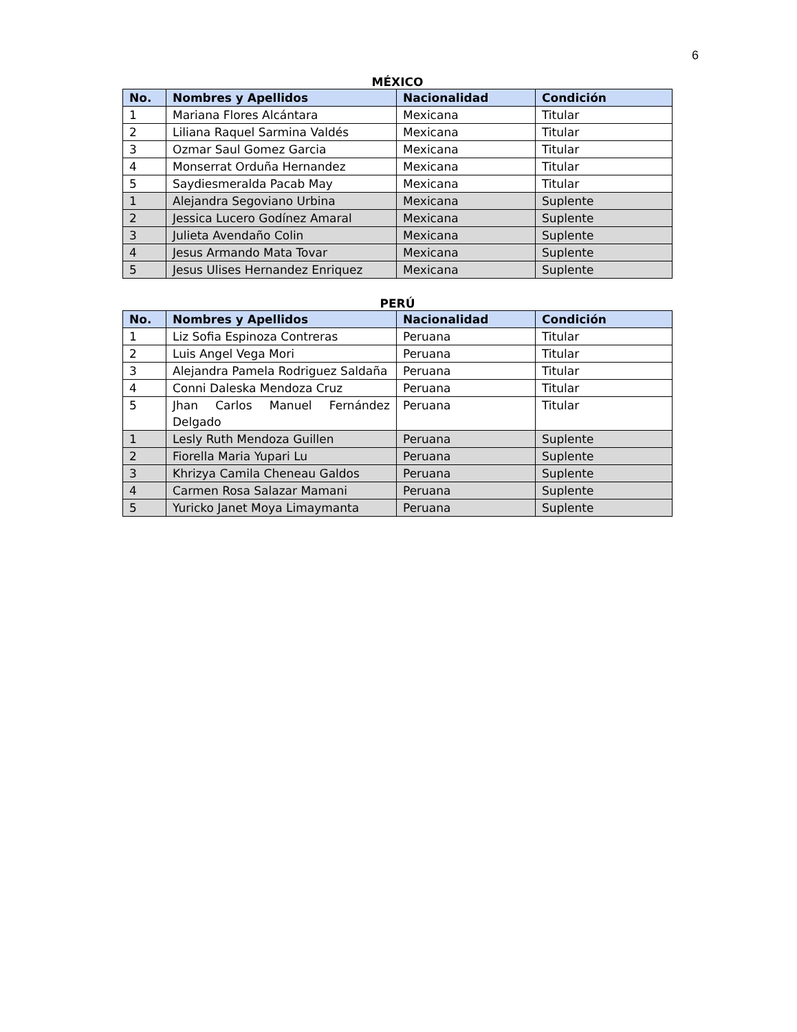6
MÉXICO
| No. | Nombres y Apellidos | Nacionalidad | Condición |
| --- | --- | --- | --- |
| 1 | Mariana Flores Alcántara | Mexicana | Titular |
| 2 | Liliana Raquel Sarmina Valdés | Mexicana | Titular |
| 3 | Ozmar Saul Gomez Garcia | Mexicana | Titular |
| 4 | Monserrat Orduña Hernandez | Mexicana | Titular |
| 5 | Saydiesmeralda Pacab May | Mexicana | Titular |
| 1 | Alejandra Segoviano Urbina | Mexicana | Suplente |
| 2 | Jessica Lucero Godínez Amaral | Mexicana | Suplente |
| 3 | Julieta Avendaño Colin | Mexicana | Suplente |
| 4 | Jesus Armando Mata Tovar | Mexicana | Suplente |
| 5 | Jesus Ulises Hernandez Enriquez | Mexicana | Suplente |
PERÚ
| No. | Nombres y Apellidos | Nacionalidad | Condición |
| --- | --- | --- | --- |
| 1 | Liz Sofia Espinoza Contreras | Peruana | Titular |
| 2 | Luis Angel Vega Mori | Peruana | Titular |
| 3 | Alejandra Pamela Rodriguez Saldaña | Peruana | Titular |
| 4 | Conni Daleska Mendoza Cruz | Peruana | Titular |
| 5 | Jhan Carlos Manuel Fernández Delgado | Peruana | Titular |
| 1 | Lesly Ruth Mendoza Guillen | Peruana | Suplente |
| 2 | Fiorella Maria Yupari Lu | Peruana | Suplente |
| 3 | Khrizya Camila Cheneau Galdos | Peruana | Suplente |
| 4 | Carmen Rosa Salazar Mamani | Peruana | Suplente |
| 5 | Yuricko Janet Moya Limaymanta | Peruana | Suplente |